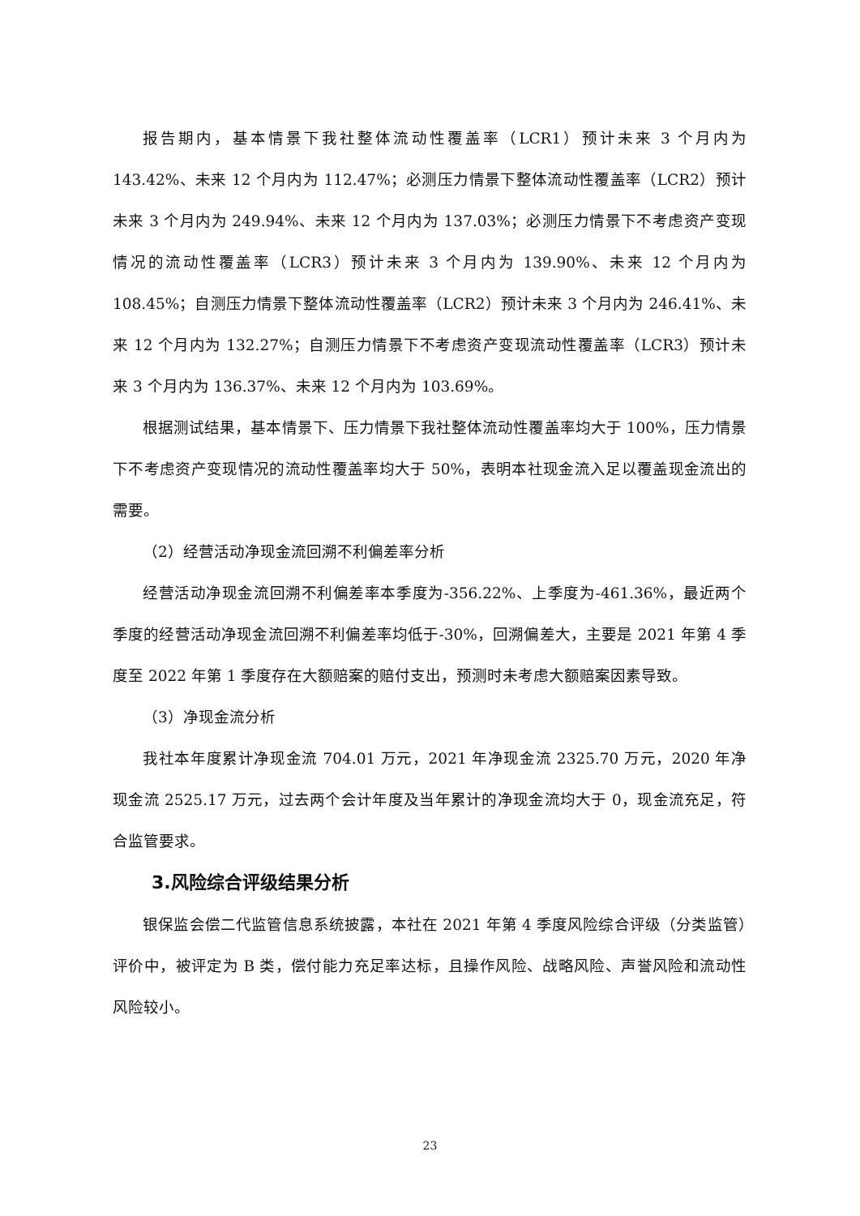报告期内，基本情景下我社整体流动性覆盖率（LCR1）预计未来 3 个月内为143.42%、未来 12 个月内为 112.47%；必测压力情景下整体流动性覆盖率（LCR2）预计未来 3 个月内为 249.94%、未来 12 个月内为 137.03%；必测压力情景下不考虑资产变现情况的流动性覆盖率（LCR3）预计未来 3 个月内为 139.90%、未来 12 个月内为108.45%；自测压力情景下整体流动性覆盖率（LCR2）预计未来 3 个月内为 246.41%、未来 12 个月内为 132.27%；自测压力情景下不考虑资产变现流动性覆盖率（LCR3）预计未来 3 个月内为 136.37%、未来 12 个月内为 103.69%。
根据测试结果，基本情景下、压力情景下我社整体流动性覆盖率均大于 100%，压力情景下不考虑资产变现情况的流动性覆盖率均大于 50%，表明本社现金流入足以覆盖现金流出的需要。
（2）经营活动净现金流回溯不利偏差率分析
经营活动净现金流回溯不利偏差率本季度为-356.22%、上季度为-461.36%，最近两个季度的经营活动净现金流回溯不利偏差率均低于-30%，回溯偏差大，主要是 2021 年第 4 季度至 2022 年第 1 季度存在大额赔案的赔付支出，预测时未考虑大额赔案因素导致。
（3）净现金流分析
我社本年度累计净现金流 704.01 万元，2021 年净现金流 2325.70 万元，2020 年净现金流 2525.17 万元，过去两个会计年度及当年累计的净现金流均大于 0，现金流充足，符合监管要求。
3.风险综合评级结果分析
银保监会偿二代监管信息系统披露，本社在 2021 年第 4 季度风险综合评级（分类监管）评价中，被评定为 B 类，偿付能力充足率达标，且操作风险、战略风险、声誉风险和流动性风险较小。
23